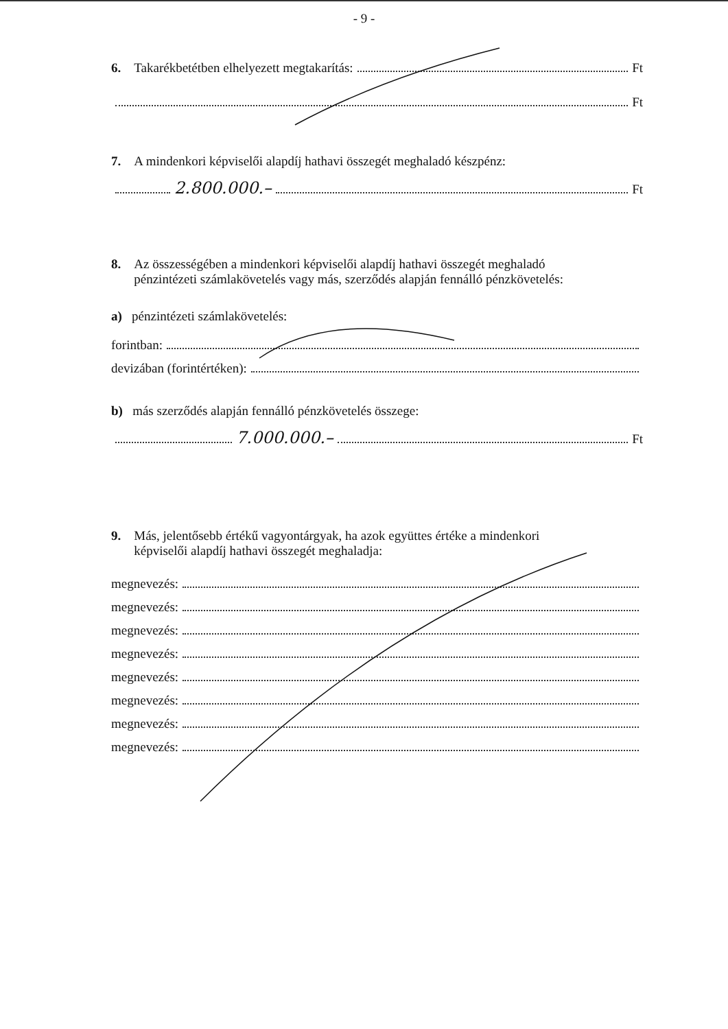- 9 -
6. Takarékbetétben elhelyezett megtakarítás: Ft
Ft
7. A mindenkori képviselői alapdíj hathavi összegét meghaladó készpénz:
2.800.000.– Ft
8. Az összességében a mindenkori képviselői alapdíj hathavi összegét meghaladó
pénzintézeti számlakövetelés vagy más, szerződés alapján fennálló pénzkövetelés:
a) pénzintézeti számlakövetelés:
forintban:
devizában (forintértéken):
b) más szerződés alapján fennálló pénzkövetelés összege:
7.000.000.– Ft
9. Más, jelentősebb értékű vagyontárgyak, ha azok együttes értéke a mindenkori
képviselői alapdíj hathavi összegét meghaladja:
megnevezés:
megnevezés:
megnevezés:
megnevezés:
megnevezés:
megnevezés:
megnevezés:
megnevezés: